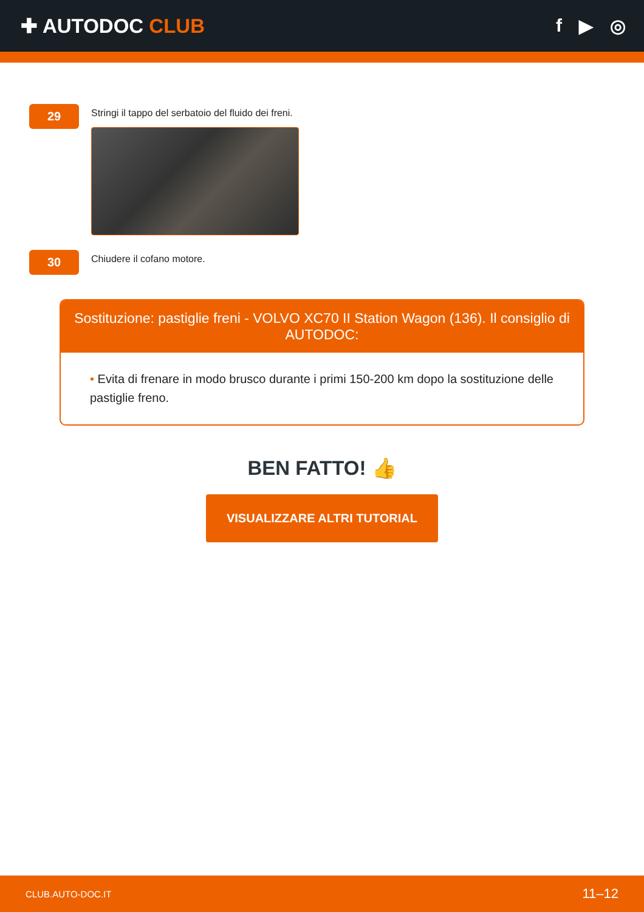✚ AUTODOC CLUB f ▶ ◎
29
Stringi il tappo del serbatoio del fluido dei freni.
30
Chiudere il cofano motore.
Sostituzione: pastiglie freni - VOLVO XC70 II Station Wagon (136). Il consiglio di AUTODOC:
• Evita di frenare in modo brusco durante i primi 150-200 km dopo la sostituzione delle pastiglie freno.
BEN FATTO! 👍
VISUALIZZARE ALTRI TUTORIAL
CLUB.AUTO-DOC.IT 11–12